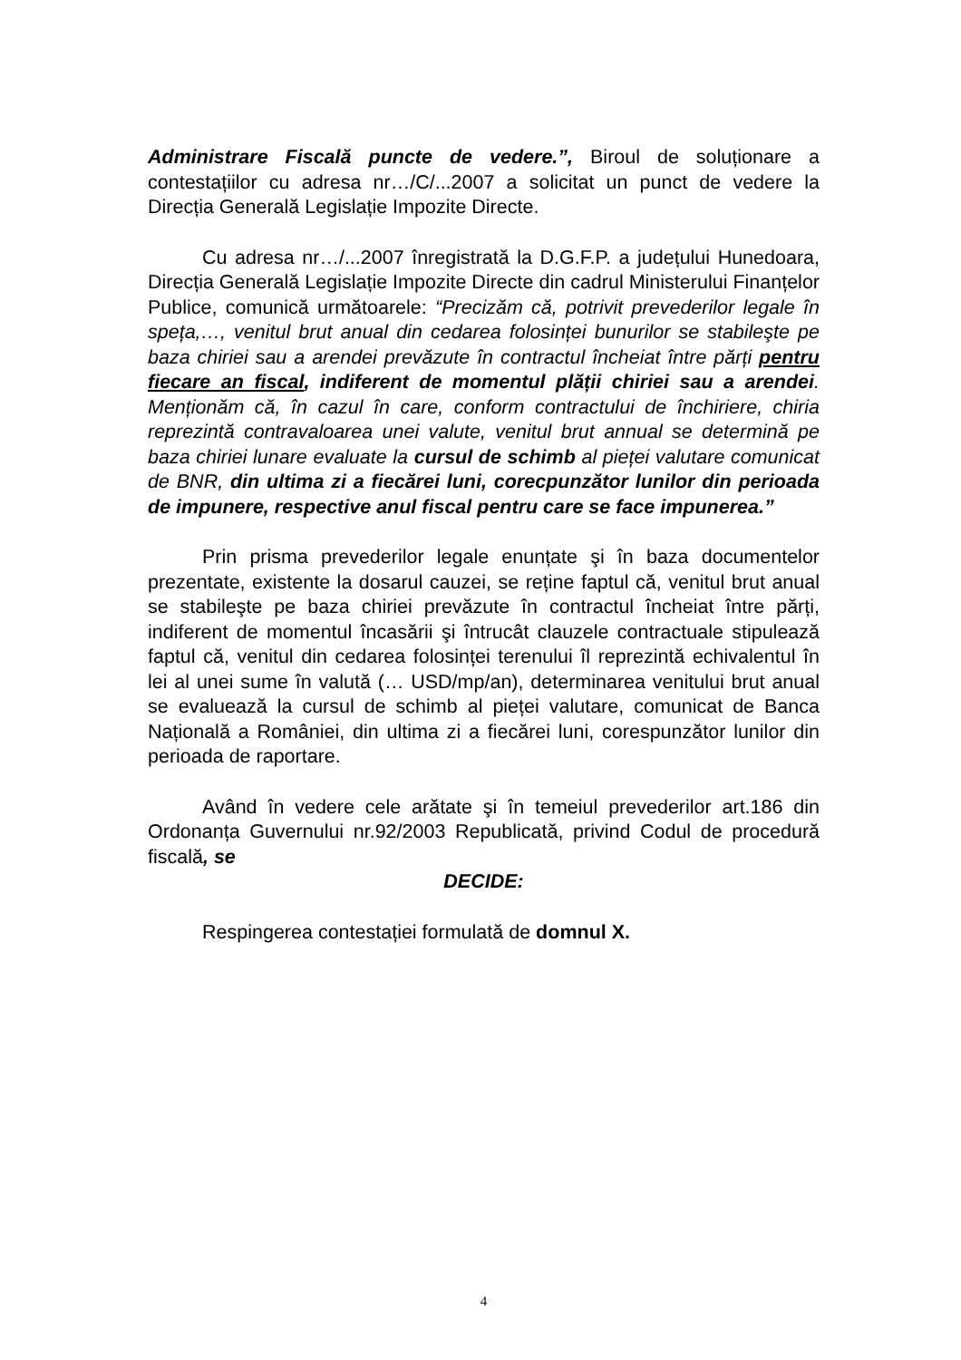Administrare Fiscală puncte de vedere.”, Biroul de soluționare a contestațiilor cu adresa nr…/C/...2007 a solicitat un punct de vedere la Direcția Generală Legislație Impozite Directe.
Cu adresa nr…/...2007 înregistrată la D.G.F.P. a județului Hunedoara, Direcția Generală Legislație Impozite Directe din cadrul Ministerului Finanțelor Publice, comunică următoarele: “Precizăm că, potrivit prevederilor legale în speța,…, venitul brut anual din cedarea folosinței bunurilor se stabileşte pe baza chiriei sau a arendei prevăzute în contractul încheiat între părți pentru fiecare an fiscal, indiferent de momentul plății chiriei sau a arendei. Menționăm că, în cazul în care, conform contractului de închiriere, chiria reprezintă contravaloarea unei valute, venitul brut annual se determină pe baza chiriei lunare evaluate la cursul de schimb al pieței valutare comunicat de BNR, din ultima zi a fiecărei luni, corecpunzător lunilor din perioada de impunere, respective anul fiscal pentru care se face impunerea.”
Prin prisma prevederilor legale enunțate şi în baza documentelor prezentate, existente la dosarul cauzei, se reține faptul că, venitul brut anual se stabileşte pe baza chiriei prevăzute în contractul încheiat între părți, indiferent de momentul încasării şi întrucât clauzele contractuale stipulează faptul că, venitul din cedarea folosinței terenului îl reprezintă echivalentul în lei al unei sume în valută (… USD/mp/an), determinarea venitului brut anual se evaluează la cursul de schimb al pieței valutare, comunicat de Banca Națională a României, din ultima zi a fiecărei luni, corespunzător lunilor din perioada de raportare.
Având în vedere cele arătate şi în temeiul prevederilor art.186 din Ordonanța Guvernului nr.92/2003 Republicată, privind Codul de procedură fiscală, se
DECIDE:
Respingerea contestației formulată de domnul X.
4